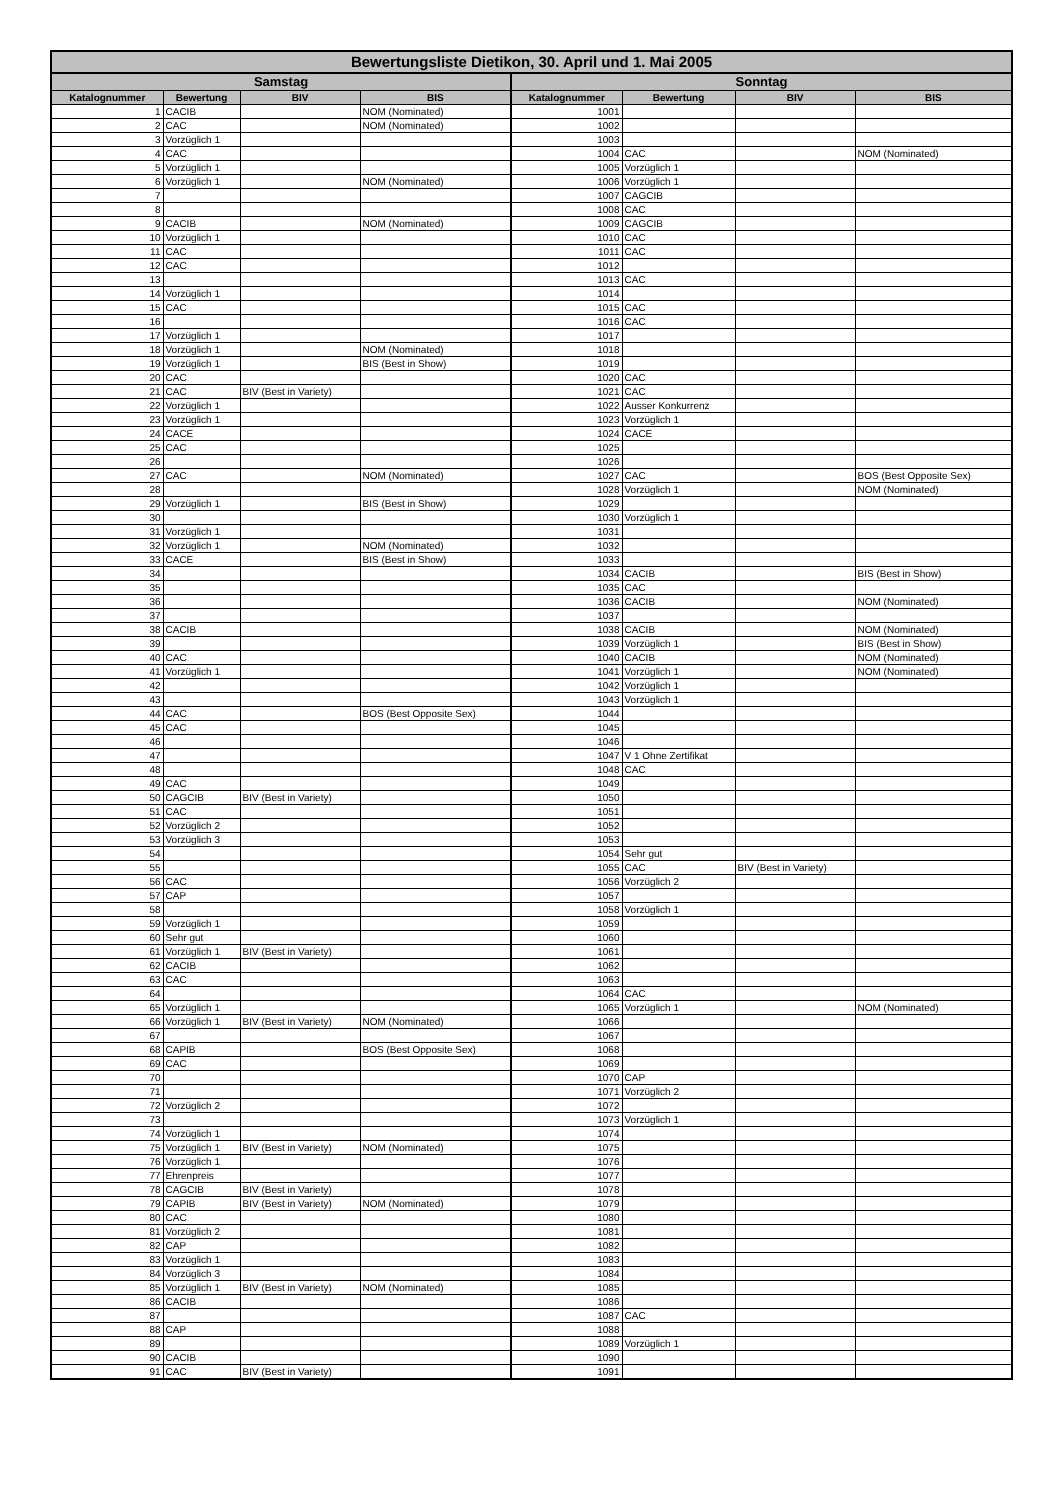| Bewertungsliste Dietikon, 30. April und 1. Mai 2005 | | | | | | | |
| --- | --- | --- | --- | --- | --- | --- | --- |
| Samstag | | | | Sonntag | | | |
| Katalognummer | Bewertung | BIV | BIS | Katalognummer | Bewertung | BIV | BIS |
| 1 | CACIB | | NOM (Nominated) | 1001 | | | |
| 2 | CAC | | NOM (Nominated) | 1002 | | | |
| 3 | Vorzüglich 1 | | | 1003 | | | |
| 4 | CAC | | | 1004 | CAC | | NOM (Nominated) |
| 5 | Vorzüglich 1 | | | 1005 | Vorzüglich 1 | | |
| 6 | Vorzüglich 1 | | NOM (Nominated) | 1006 | Vorzüglich 1 | | |
| 7 | | | | 1007 | CAGCIB | | |
| 8 | | | | 1008 | CAC | | |
| 9 | CACIB | | NOM (Nominated) | 1009 | CAGCIB | | |
| 10 | Vorzüglich 1 | | | 1010 | CAC | | |
| 11 | CAC | | | 1011 | CAC | | |
| 12 | CAC | | | 1012 | | | |
| 13 | | | | 1013 | CAC | | |
| 14 | Vorzüglich 1 | | | 1014 | | | |
| 15 | CAC | | | 1015 | CAC | | |
| 16 | | | | 1016 | CAC | | |
| 17 | Vorzüglich 1 | | | 1017 | | | |
| 18 | Vorzüglich 1 | | NOM (Nominated) | 1018 | | | |
| 19 | Vorzüglich 1 | | BIS (Best in Show) | 1019 | | | |
| 20 | CAC | | | 1020 | CAC | | |
| 21 | CAC | BIV (Best in Variety) | | 1021 | CAC | | |
| 22 | Vorzüglich 1 | | | 1022 | Ausser Konkurrenz | | |
| 23 | Vorzüglich 1 | | | 1023 | Vorzüglich 1 | | |
| 24 | CACE | | | 1024 | CACE | | |
| 25 | CAC | | | 1025 | | | |
| 26 | | | | 1026 | | | |
| 27 | CAC | | NOM (Nominated) | 1027 | CAC | | BOS (Best Opposite Sex) |
| 28 | | | | 1028 | Vorzüglich 1 | | NOM (Nominated) |
| 29 | Vorzüglich 1 | | BIS (Best in Show) | 1029 | | | |
| 30 | | | | 1030 | Vorzüglich 1 | | |
| 31 | Vorzüglich 1 | | | 1031 | | | |
| 32 | Vorzüglich 1 | | NOM (Nominated) | 1032 | | | |
| 33 | CACE | | BIS (Best in Show) | 1033 | | | |
| 34 | | | | 1034 | CACIB | | BIS (Best in Show) |
| 35 | | | | 1035 | CAC | | |
| 36 | | | | 1036 | CACIB | | NOM (Nominated) |
| 37 | | | | 1037 | | | |
| 38 | CACIB | | | 1038 | CACIB | | NOM (Nominated) |
| 39 | | | | 1039 | Vorzüglich 1 | | BIS (Best in Show) |
| 40 | CAC | | | 1040 | CACIB | | NOM (Nominated) |
| 41 | Vorzüglich 1 | | | 1041 | Vorzüglich 1 | | NOM (Nominated) |
| 42 | | | | 1042 | Vorzüglich 1 | | |
| 43 | | | | 1043 | Vorzüglich 1 | | |
| 44 | CAC | | BOS (Best Opposite Sex) | 1044 | | | |
| 45 | CAC | | | 1045 | | | |
| 46 | | | | 1046 | | | |
| 47 | | | | 1047 | V 1 Ohne Zertifikat | | |
| 48 | | | | 1048 | CAC | | |
| 49 | CAC | | | 1049 | | | |
| 50 | CAGCIB | BIV (Best in Variety) | | 1050 | | | |
| 51 | CAC | | | 1051 | | | |
| 52 | Vorzüglich 2 | | | 1052 | | | |
| 53 | Vorzüglich 3 | | | 1053 | | | |
| 54 | | | | 1054 | Sehr gut | | |
| 55 | | | | 1055 | CAC | BIV (Best in Variety) | |
| 56 | CAC | | | 1056 | Vorzüglich 2 | | |
| 57 | CAP | | | 1057 | | | |
| 58 | | | | 1058 | Vorzüglich 1 | | |
| 59 | Vorzüglich 1 | | | 1059 | | | |
| 60 | Sehr gut | | | 1060 | | | |
| 61 | Vorzüglich 1 | BIV (Best in Variety) | | 1061 | | | |
| 62 | CACIB | | | 1062 | | | |
| 63 | CAC | | | 1063 | | | |
| 64 | | | | 1064 | CAC | | |
| 65 | Vorzüglich 1 | | | 1065 | Vorzüglich 1 | | NOM (Nominated) |
| 66 | Vorzüglich 1 | BIV (Best in Variety) | NOM (Nominated) | 1066 | | | |
| 67 | | | | 1067 | | | |
| 68 | CAPIB | | BOS (Best Opposite Sex) | 1068 | | | |
| 69 | CAC | | | 1069 | | | |
| 70 | | | | 1070 | CAP | | |
| 71 | | | | 1071 | Vorzüglich 2 | | |
| 72 | Vorzüglich 2 | | | 1072 | | | |
| 73 | | | | 1073 | Vorzüglich 1 | | |
| 74 | Vorzüglich 1 | | | 1074 | | | |
| 75 | Vorzüglich 1 | BIV (Best in Variety) | NOM (Nominated) | 1075 | | | |
| 76 | Vorzüglich 1 | | | 1076 | | | |
| 77 | Ehrenpreis | | | 1077 | | | |
| 78 | CAGCIB | BIV (Best in Variety) | | 1078 | | | |
| 79 | CAPIB | BIV (Best in Variety) | NOM (Nominated) | 1079 | | | |
| 80 | CAC | | | 1080 | | | |
| 81 | Vorzüglich 2 | | | 1081 | | | |
| 82 | CAP | | | 1082 | | | |
| 83 | Vorzüglich 1 | | | 1083 | | | |
| 84 | Vorzüglich 3 | | | 1084 | | | |
| 85 | Vorzüglich 1 | BIV (Best in Variety) | NOM (Nominated) | 1085 | | | |
| 86 | CACIB | | | 1086 | | | |
| 87 | | | | 1087 | CAC | | |
| 88 | CAP | | | 1088 | | | |
| 89 | | | | 1089 | Vorzüglich 1 | | |
| 90 | CACIB | | | 1090 | | | |
| 91 | CAC | BIV (Best in Variety) | | 1091 | | | |